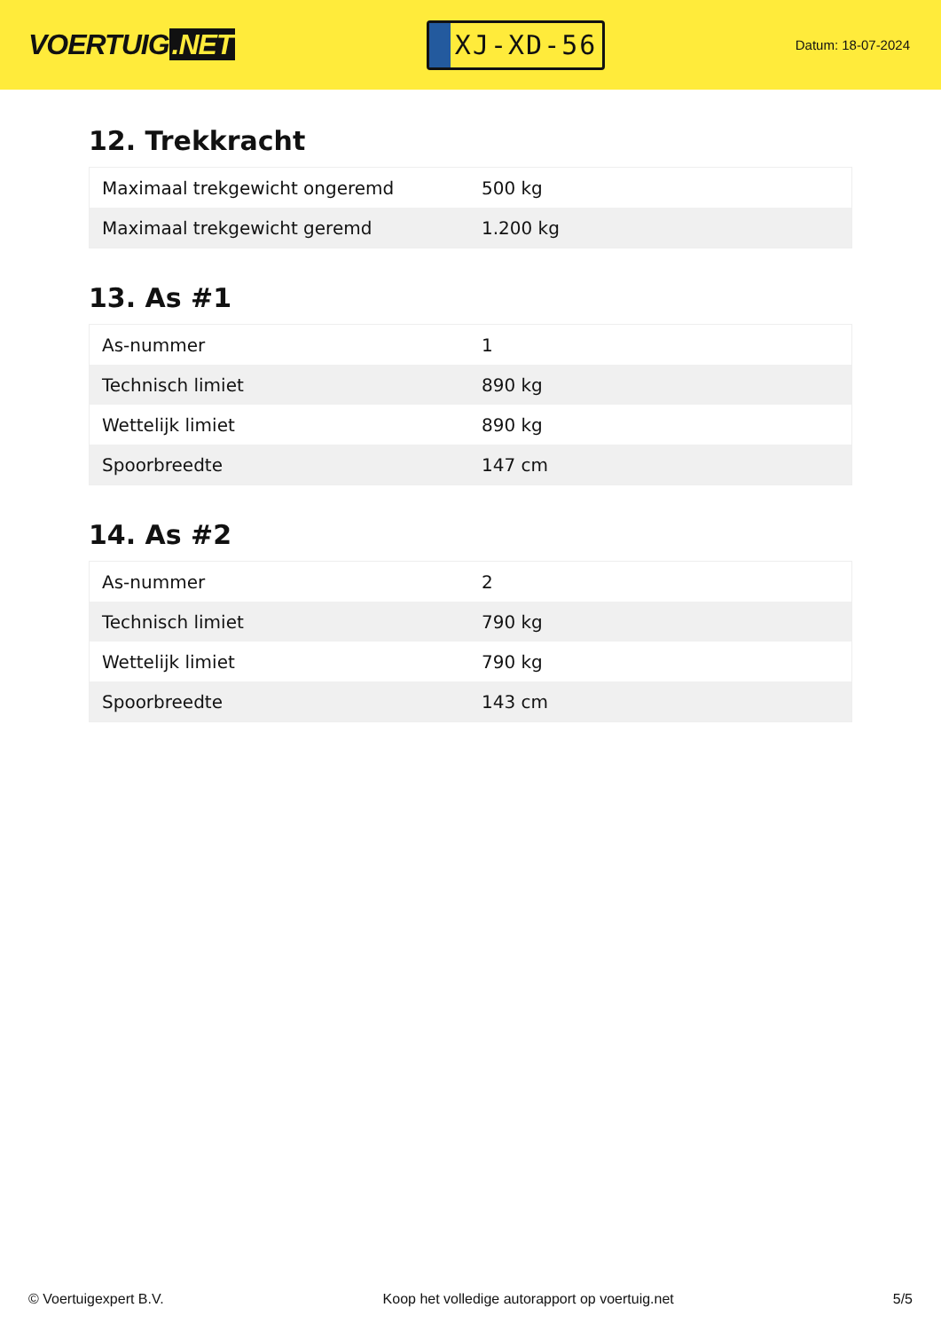VOERTUIG.NET
XJ-XD-56
Datum: 18-07-2024
12. Trekkracht
| Maximaal trekgewicht ongeremd | 500 kg |
| Maximaal trekgewicht geremd | 1.200 kg |
13. As #1
| As-nummer | 1 |
| Technisch limiet | 890 kg |
| Wettelijk limiet | 890 kg |
| Spoorbreedte | 147 cm |
14. As #2
| As-nummer | 2 |
| Technisch limiet | 790 kg |
| Wettelijk limiet | 790 kg |
| Spoorbreedte | 143 cm |
© Voertuigexpert B.V. Koop het volledige autorapport op voertuig.net 5/5